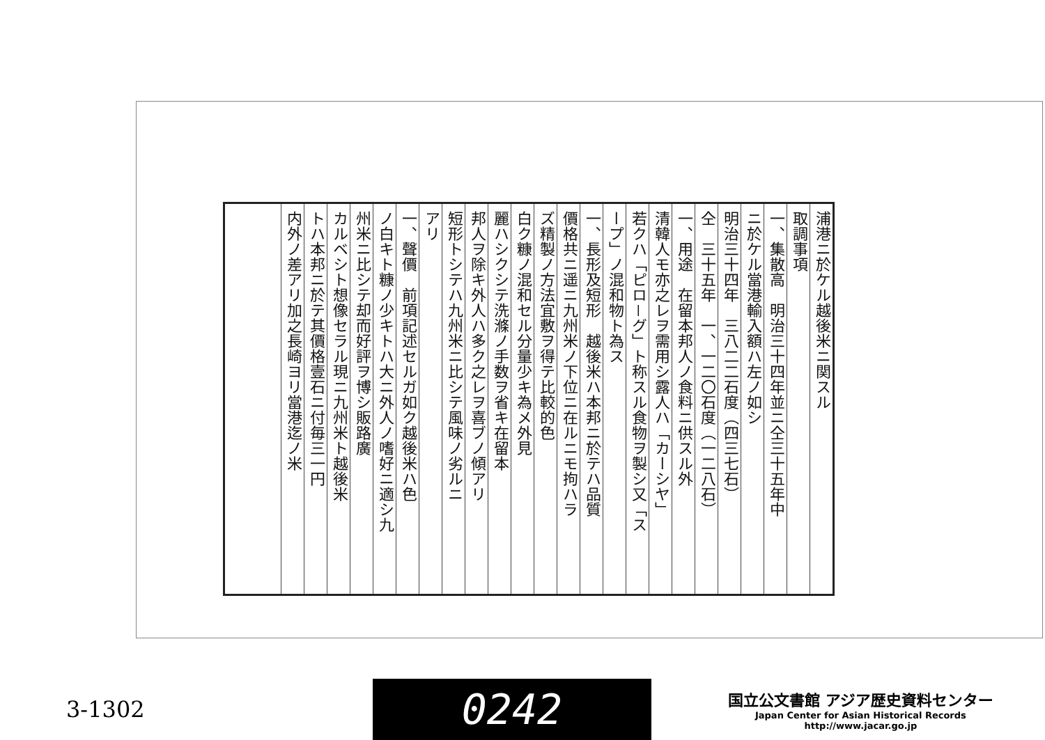浦港ニ於ケル越後米ニ関スル
取調事項
一、集散高　明治三十四年並ニ仝三十五年中
ニ於ケル當港輸入額ハ左ノ如シ
明治三十四年　三八二二石度（四三七石）
仝　三十五年　一、一二〇石度（一二八石）
一、用途　在留本邦人ノ食料ニ供スル外
清韓人モ亦之レヲ需用シ露人ハ「カーシヤ」
若クハ「ピロ－グ」ト称スル食物ヲ製シ又「ス
ープ」ノ混和物ト為ス
一、長形及短形　越後米ハ本邦ニ於テハ品質
價格共ニ遥ニ九州米ノ下位ニ在ルニモ拘ハラ
ズ精製ノ方法宜敷ヲ得テ比較的色
白ク糠ノ混和セル分量少キ為メ外見
麗ハシクシテ洗滌ノ手数ヲ省キ在留本
邦人ヲ除キ外人ハ多ク之レヲ喜ブノ傾アリ
短形トシテハ九州米ニ比シテ風味ノ劣ルニ
アリ
一、聲價　前項記述セルガ如ク越後米ハ色
ノ白キト糠ノ少キトハ大ニ外人ノ嗜好ニ適シ九
州米ニ比シテ却而好評ヲ博シ販路廣
カルベシト想像セラル現ニ九州米ト越後米
トハ本邦ニ於テ其價格壹石ニ付毎三一円
内外ノ差アリ加之長崎ヨリ當港迄ノ米
3-1302
0242
国立公文書館 アジア歴史資料センター
Japan Center for Asian Historical Records
http://www.jacar.go.jp